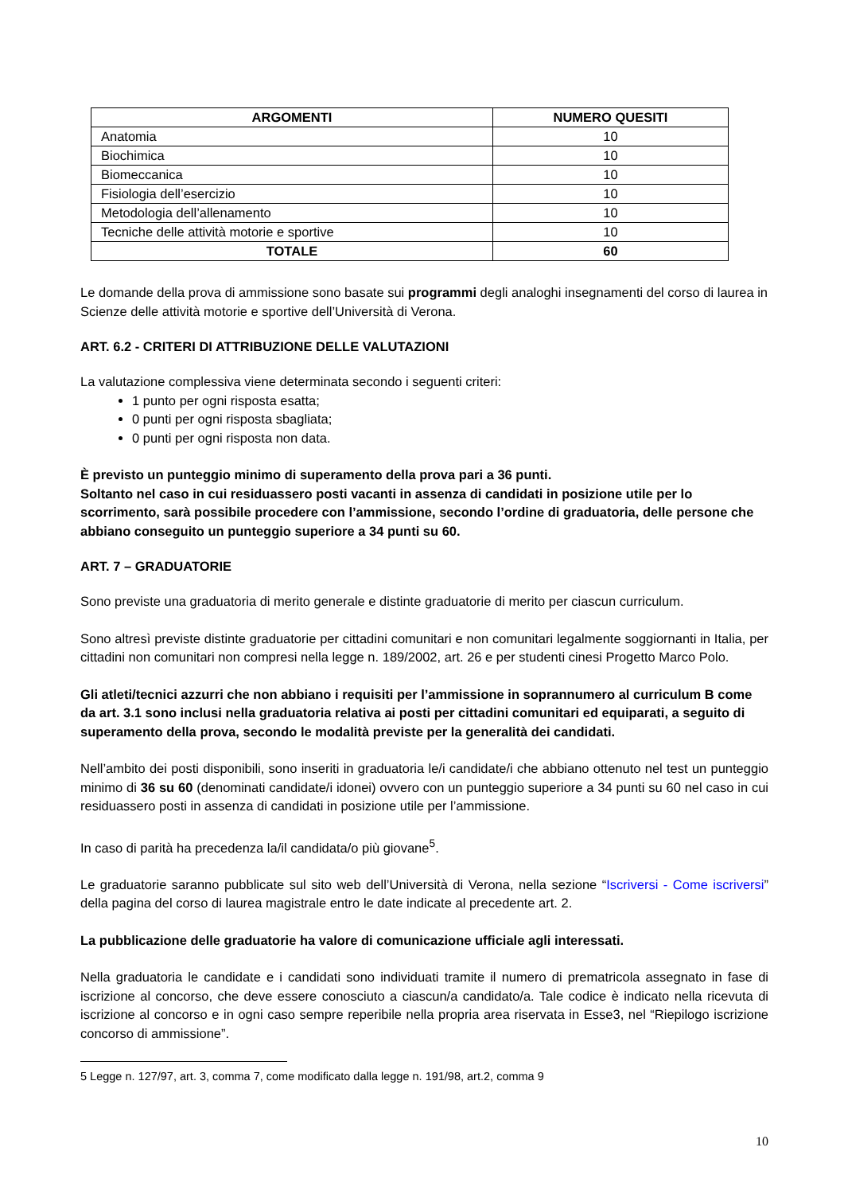| ARGOMENTI | NUMERO QUESITI |
| --- | --- |
| Anatomia | 10 |
| Biochimica | 10 |
| Biomeccanica | 10 |
| Fisiologia dell’esercizio | 10 |
| Metodologia dell’allenamento | 10 |
| Tecniche delle attività motorie e sportive | 10 |
| TOTALE | 60 |
Le domande della prova di ammissione sono basate sui programmi degli analoghi insegnamenti del corso di laurea in Scienze delle attività motorie e sportive dell’Università di Verona.
ART. 6.2 - CRITERI DI ATTRIBUZIONE DELLE VALUTAZIONI
La valutazione complessiva viene determinata secondo i seguenti criteri:
1 punto per ogni risposta esatta;
0 punti per ogni risposta sbagliata;
0 punti per ogni risposta non data.
È previsto un punteggio minimo di superamento della prova pari a 36 punti.
Soltanto nel caso in cui residuassero posti vacanti in assenza di candidati in posizione utile per lo scorrimento, sarà possibile procedere con l’ammissione, secondo l’ordine di graduatoria, delle persone che abbiano conseguito un punteggio superiore a 34 punti su 60.
ART. 7 – GRADUATORIE
Sono previste una graduatoria di merito generale e distinte graduatorie di merito per ciascun curriculum.
Sono altresì previste distinte graduatorie per cittadini comunitari e non comunitari legalmente soggiornanti in Italia, per cittadini non comunitari non compresi nella legge n. 189/2002, art. 26 e per studenti cinesi Progetto Marco Polo.
Gli atleti/tecnici azzurri che non abbiano i requisiti per l’ammissione in soprannumero al curriculum B come da art. 3.1 sono inclusi nella graduatoria relativa ai posti per cittadini comunitari ed equiparati, a seguito di superamento della prova, secondo le modalità previste per la generalità dei candidati.
Nell’ambito dei posti disponibili, sono inseriti in graduatoria le/i candidate/i che abbiano ottenuto nel test un punteggio minimo di 36 su 60 (denominati candidate/i idonei) ovvero con un punteggio superiore a 34 punti su 60 nel caso in cui residuassero posti in assenza di candidati in posizione utile per l’ammissione.
In caso di parità ha precedenza la/il candidata/o più giovane<sup>5</sup>.
Le graduatorie saranno pubblicate sul sito web dell’Università di Verona, nella sezione “Iscriversi - Come iscriversi” della pagina del corso di laurea magistrale entro le date indicate al precedente art. 2.
La pubblicazione delle graduatorie ha valore di comunicazione ufficiale agli interessati.
Nella graduatoria le candidate e i candidati sono individuati tramite il numero di prematricola assegnato in fase di iscrizione al concorso, che deve essere conosciuto a ciascun/a candidato/a. Tale codice è indicato nella ricevuta di iscrizione al concorso e in ogni caso sempre reperibile nella propria area riservata in Esse3, nel “Riepilogo iscrizione concorso di ammissione”.
5 Legge n. 127/97, art. 3, comma 7, come modificato dalla legge n. 191/98, art.2, comma 9
10